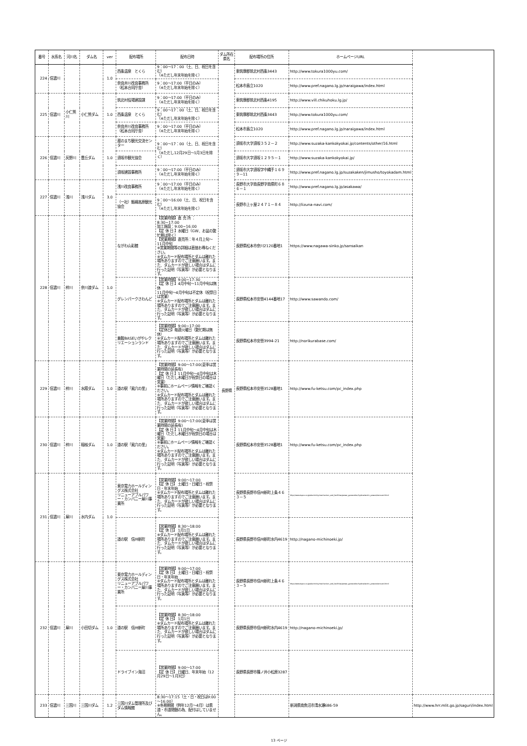| 番号 | 水系名 | 河川名 | ダム名 | ver | 配布場所 | 配布日時 | ダム所在 県名 | 配布場所の住所 | ホームページURL | |
| --- | --- | --- | --- | --- | --- | --- | --- | --- | --- | --- |
| 224 | 信濃川 | | | 1.0 | 西条温泉 とくら | 9：00～17：00（土、日、祝日を含む） （※ただし年末年始を除く） | 長野県 | 東筑摩郡筑北村西条3443 | http://www.tokura1000yu.com/ | |
| | | | | | 奈良井川改良事務所 （松本合同庁舎） | 9：00～17:00（平日のみ） （※ただし年末年始を除く） | | 松本市島立1020 | http://www.pref.nagano.lg.jp/naraigawa/index.html | |
| 225 | 信濃川 | 小仁熊川 | 小仁熊ダム | 1.0 | 筑北村役場建設課 | 9：00～17:00（平日のみ） （※ただし年末年始を除く） | | 東筑摩郡筑北村西条4195 | http://www.vill.chikuhoku.lg.jp/ | |
| | | | | | 西条温泉 とくら | 9：00～17：00（土、日、祝日を含む） （※ただし年末年始を除く） | | 東筑摩郡筑北村西条3443 | http://www.tokura1000yu.com/ | |
| | | | | | 奈良井川改良事務所 （松本合同庁舎） | 9：00～17:00（平日のみ） （※ただし年末年始を除く） | | 松本市島立1020 | http://www.pref.nagano.lg.jp/naraigawa/index.html | |
| 226 | 信濃川 | 灰野川 | 豊丘ダム | 1.0 | 蔵のまち観光交流センター | 9：00～17：00（土、日、祝日を含む） （※ただし12月29日～1月3日を除く） | | 須坂市大字須坂３５２－２ | http://www.suzaka-kankokyokai.jp/contents/other/16.html | |
| | | | | | 須坂市観光協会 | | | 須坂市大字須坂１２９５－１ | http://www.suzaka-kankokyokai.jp/ | |
| | | | | | 須坂建設事務所 | 9：00～17:00（平日のみ） （※ただし年末年始を除く） | | 須坂市大字須坂字中縄手１６９９－11 | http://www.pref.nagano.lg.jp/suzakaken/jimusho/toyokadam.html | |
| 227 | 信濃川 | 浅川 | 浅川ダム | 3.0 | 浅川改良事務所 | 9：00～17:00（平日のみ） （※ただし年末年始を除く） | | 長野市大字南長野字南県町６８６－１ | http://www.pref.nagano.lg.jp/asakawa/ | |
| | | | | | （一社）飯綱高原観光協会 | 9：00～16:00（土、日、祝日を含む） （※ただし年末年始を除く） | | 長野市上ヶ屋２４７１－８４ | http://iizuna-navi.com/ | |
| 228 | 信濃川 | 梓川 | 奈川渡ダム | 1.0 | ながわ山彩館 | 【営業時間】直 売 所 ：8:30~17:00 加工施設：9:00~16:00 【定 休 日 】水曜日（GW、お盆の繁忙期は除く） 【営業期間】直売所：年４月上旬～11月中旬 ※営業期間等の詳細は直接お尋ねください。 ※ダムカード配布場所とダムは離れた場所ありますのでご注意願います。また、ダムカードが欲しい場合はダムに行った証明（写真等）が必要となります。 | | 長野県松本市奈川2120番地1 | https://www.nagawa-sinko.jp/sansaikan | |
| | | | | | グレンパークさわんど | 【営業時間】9:00~17:30 【定 休 日 】4月中旬～11月中旬は無休 11月中旬～4月中旬は不定休（祝祭日は営業） ※ダムカード配布場所とダムは離れた場所ありますのでご注意願います。また、ダムカードが欲しい場合はダムに行った証明（写真等）が必要となります。 | | 長野県松本市安曇4144番地17 | http://www.sawando.com/ | |
| | | | | | 乗鞍BASEいがやレクリエーションランド | 【営業時間】9:00~17:00 【定休日】毎週火曜日（繁忙期は無休） ※ダムカード配布場所とダムは離れた場所ありますのでご注意願います。また、ダムカードが欲しい場合はダムに行った証明（写真等）が必要となります。 | | 長野県松本市安曇3994-21 | http://norikurabase.com/ | |
| 229 | 信濃川 | 梓川 | 水殿ダム | 1.0 | 道の駅「風穴の里」 | 【営業時間】9:00～17:00(夏季は営業時間の延長有) 【定 休 日 】11月中旬～4月中旬は木曜日（ただし木曜日が祝祭日の場合は営業） ※事前にホームページ情報をご確認ください。 ※ダムカード配布場所とダムは離れた場所ありますのでご注意願います。また、ダムカードが欲しい場合はダムに行った証明（写真等）が必要となります。 | | 長野県松本市安曇3528番地1 | http://www.fu-ketsu.com/pc_index.php | |
| 230 | 信濃川 | 梓川 | 稲核ダム | 1.0 | 道の駅「風穴の里」 | 【営業時間】9:00～17:00(夏季は営業時間の延長有) 【定 休 日 】11月中旬～4月中旬は木曜日（ただし木曜日が祝祭日の場合は営業） ※事前にホームページ情報をご確認ください。 ※ダムカード配布場所とダムは離れた場所ありますのでご注意願います。また、ダムカードが欲しい場合はダムに行った証明（写真等）が必要となります。 | | 長野県松本市安曇3528番地1 | http://www.fu-ketsu.com/pc_index.php | |
| 231 | 信濃川 | 犀川 | 水内ダム | 1.0 | 東京電力ホールディングス株式会社 リニューアブルパワー・カンパニー犀川事業所 | 【営業時間】9:00～17:00 【定 休 日】 土曜日・日曜日・祝祭日・年末年始 ※ダムカード配布場所とダムは離れた場所ありますのでご注意願います。また、ダムカードが欲しい場合はダムに行った証明（写真等）が必要となります。 | | 長野県長野市信州新町上条４６３－５ | http://www.tepco.co.jp/electricity/mechanism_and_facilities/power_generation/hydroelectric_power/damcard.html | |
| | | | | | 道の駅 信州新町 | 【営業時間】8:30～18:00 【定 休 日】 1月1日 ※ダムカード配布場所とダムは離れた場所ありますのでご注意願います。また、ダムカードが欲しい場合はダムに行った証明（写真等）が必要となります。 | | 長野県長野市信州新町水内4619 | http://nagano-michinoeki.jp/ | |
| 232 | 信濃川 | 犀川 | 小田切ダム | 1.0 | 東京電力ホールディングス株式会社 リニューアブルパワー・カンパニー犀川事業所 | 【営業時間】9:00～17:00 【定 休 日】 土曜日・日曜日・祝祭日・年末年始 ※ダムカード配布場所とダムは離れた場所ありますのでご注意願います。また、ダムカードが欲しい場合はダムに行った証明（写真等）が必要となります。 | | 長野県長野市信州新町上条４６３－５ | http://www.tepco.co.jp/electricity/mechanism_and_facilities/power_generation/hydroelectric_power/damcard.html | |
| | | | | | 道の駅 信州新町 | 【営業時間】8:30～18:00 【定 休 日】 1月1日 ※ダムカード配布場所とダムは離れた場所ありますのでご注意願います。また、ダムカードが欲しい場合はダムに行った証明（写真等）が必要となります。 | | 長野県長野市信州新町水内4619 | http://nagano-michinoeki.jp/ | |
| | | | | | ドライブイン海沼 | 【営業時間】9:00～17:00 【定 休 日】 日曜日、年末年始（12月29日～1月3日） | | 長野県長野市篠ノ井小松原3287 | | |
| 233 | 信濃川 | 三国川 | 三国川ダム | 1.2 | 三国川ダム管理所及びダム情報館 | 8:30～17:15（土・日・祝日は9:00～16:00） ※冬期期間（例年12月～4月）は県道・市道閉鎖の為、配付はしていません。 | | | 新潟県南魚沼市清水瀬686-59 | http://www.hrr.mlit.go.jp/saguri/index.html |
13 ページ